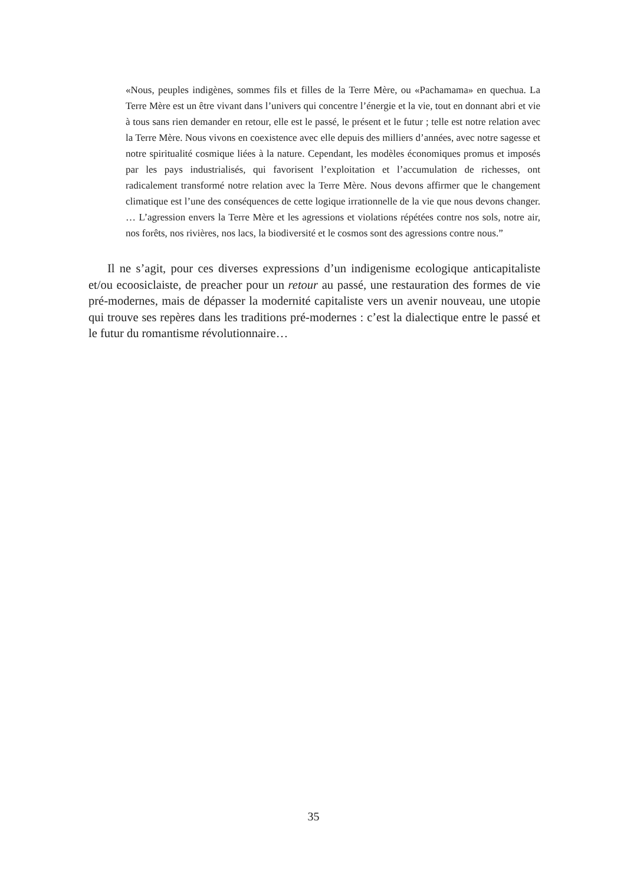«Nous, peuples indigènes, sommes fils et filles de la Terre Mère, ou «Pachamama» en quechua. La Terre Mère est un être vivant dans l’univers qui concentre l’énergie et la vie, tout en donnant abri et vie à tous sans rien demander en retour, elle est le passé, le présent et le futur ; telle est notre relation avec la Terre Mère. Nous vivons en coexistence avec elle depuis des milliers d’années, avec notre sagesse et notre spiritualité cosmique liées à la nature. Cependant, les modèles économiques promus et imposés par les pays industrialisés, qui favorisent l’exploitation et l’accumulation de richesses, ont radicalement transformé notre relation avec la Terre Mère. Nous devons affirmer que le changement climatique est l’une des conséquences de cette logique irrationnelle de la vie que nous devons changer. … L’agression envers la Terre Mère et les agressions et violations répétées contre nos sols, notre air, nos forêts, nos rivières, nos lacs, la biodiversité et le cosmos sont des agressions contre nous.”
Il ne s’agit, pour ces diverses expressions d’un indigenisme ecologique anticapitaliste et/ou ecoosiclaiste, de preacher pour un retour au passé, une restauration des formes de vie pré-modernes, mais de dépasser la modernité capitaliste vers un avenir nouveau, une utopie qui trouve ses repères dans les traditions pré-modernes : c’est la dialectique entre le passé et le futur du romantisme révolutionnaire…
35